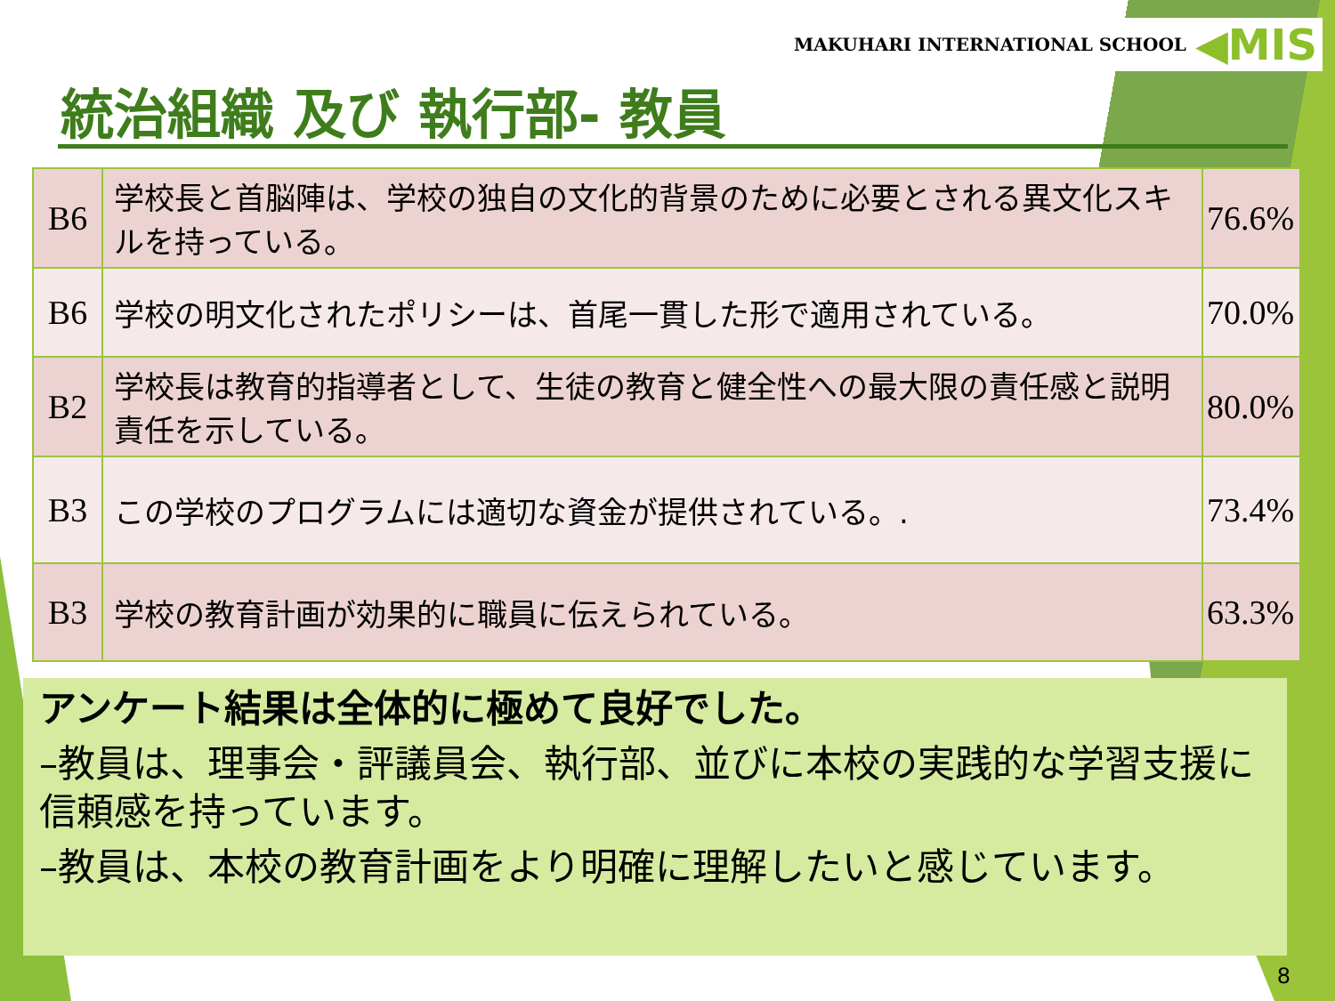MAKUHARI INTERNATIONAL SCHOOL ◀MIS
統治組織 及び 執行部- 教員
| B6 | 学校長と首脳陣は、学校の独自の文化的背景のために必要とされる異文化スキルを持っている。 | 76.6% |
| B6 | 学校の明文化されたポリシーは、首尾一貫した形で適用されている。 | 70.0% |
| B2 | 学校長は教育的指導者として、生徒の教育と健全性への最大限の責任感と説明責任を示している。 | 80.0% |
| B3 | この学校のプログラムには適切な資金が提供されている。. | 73.4% |
| B3 | 学校の教育計画が効果的に職員に伝えられている。 | 63.3% |
アンケート結果は全体的に極めて良好でした。
–教員は、理事会・評議員会、執行部、並びに本校の実践的な学習支援に信頼感を持っています。
–教員は、本校の教育計画をより明確に理解したいと感じています。
8